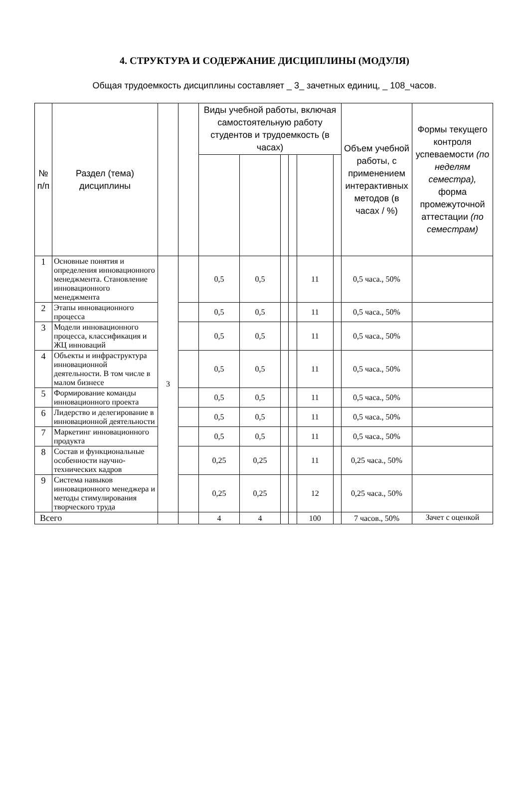4. СТРУКТУРА И СОДЕРЖАНИЕ ДИСЦИПЛИНЫ (МОДУЛЯ)
Общая трудоемкость дисциплины составляет _ 3_ зачетных единиц, _ 108_часов.
| № п/п | Раздел (тема) дисциплины | | | Виды учебной работы, включая самостоятельную работу студентов и трудоемкость (в часах) | | | | | | Объем учебной работы, с применением интерактивных методов (в часах / %) | Формы текущего контроля успеваемости (по неделям семестра), форма промежуточной аттестации (по семестрам) |
| --- | --- | --- | --- | --- | --- | --- | --- | --- | --- | --- | --- |
| 1 | Основные понятия и определения инновационного менеджмента. Становление инновационного менеджмента | 3 | | 0,5 | 0,5 | | | 11 | | 0,5 часа., 50% | |
| 2 | Этапы инновационного процесса | | | 0,5 | 0,5 | | | 11 | | 0,5 часа., 50% | |
| 3 | Модели инновационного процесса, классификация и ЖЦ инноваций | | | 0,5 | 0,5 | | | 11 | | 0,5 часа., 50% | |
| 4 | Объекты и инфраструктура инновационной деятельности. В том числе в малом бизнесе | | | 0,5 | 0,5 | | | 11 | | 0,5 часа., 50% | |
| 5 | Формирование команды инновационного проекта | | | 0,5 | 0,5 | | | 11 | | 0,5 часа., 50% | |
| 6 | Лидерство и делегирование в инновационной деятельности | | | 0,5 | 0,5 | | | 11 | | 0,5 часа., 50% | |
| 7 | Маркетинг инновационного продукта | | | 0,5 | 0,5 | | | 11 | | 0,5 часа., 50% | |
| 8 | Состав и функциональные особенности научно-технических кадров | | | 0,25 | 0,25 | | | 11 | | 0,25 часа., 50% | |
| 9 | Система навыков инновационного менеджера и методы стимулирования творческого труда | | | 0,25 | 0,25 | | | 12 | | 0,25 часа., 50% | |
| Всего | | | | 4 | 4 | | | 100 | | 7 часов., 50% | Зачет с оценкой |